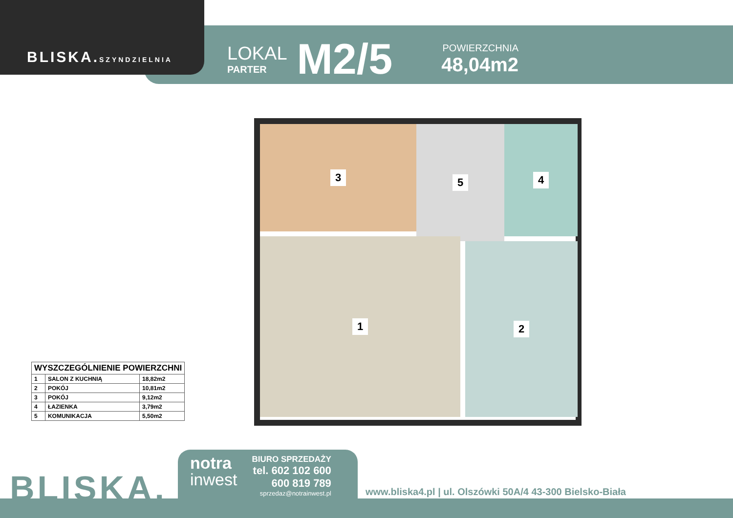BLISKA.SZYNDZIELNIA
LOKAL
PARTER
M2/5
POWIERZCHNIA
48,04m2
3 5 4
1
2
| WYSZCZEGÓLNIENIE POWIERZCHNI | | |
| --- | --- | --- |
| 1 | SALON Z KUCHNIĄ | 18,82m2 |
| 2 | POKÓJ | 10,81m2 |
| 3 | POKÓJ | 9,12m2 |
| 4 | ŁAZIENKA | 3,79m2 |
| 5 | KOMUNIKACJA | 5,50m2 |
BLISKA.
notra
inwest
BIURO SPRZEDAŻY
tel. 602 102 600
600 819 789
sprzedaz@notrainwest.pl
www.bliska4.pl | ul. Olszówki 50A/4 43-300 Bielsko-Biała